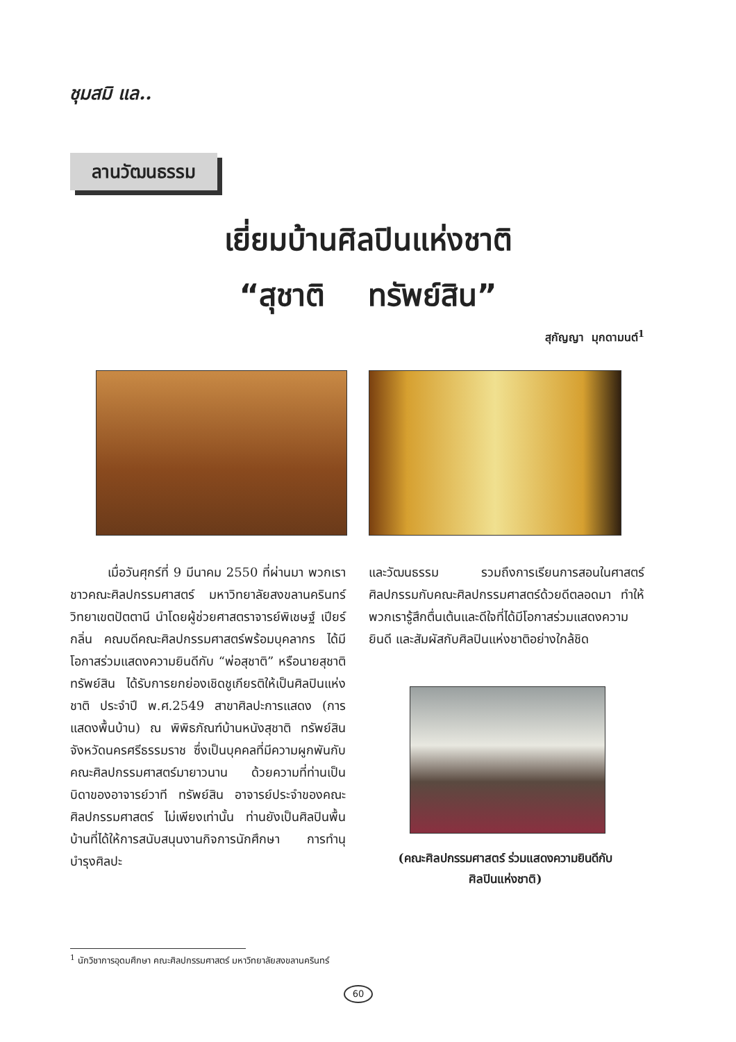ชุมสมิ แล..
ลานวัฒนธรรม
เยี่ยมบ้านศิลปินแห่งชาติ
“สุชาติ ทรัพย์สิน”
สุกัญญา มุกดามนต์<sup>1</sup>
เมื่อวันศุกร์ที่ 9 มีนาคม 2550 ที่ผ่านมา พวกเราชาวคณะศิลปกรรมศาสตร์ มหาวิทยาลัยสงขลานครินทร์ วิทยาเขตปัตตานี นำโดยผู้ช่วยศาสตราจารย์พิเชษฐ์ เปียร์กลิ่น คณบดีคณะศิลปกรรมศาสตร์พร้อมบุคลากร ได้มีโอกาสร่วมแสดงความยินดีกับ “พ่อสุชาติ” หรือนายสุชาติ ทรัพย์สิน ได้รับการยกย่องเชิดชูเกียรติให้เป็นศิลปินแห่งชาติ ประจำปี พ.ศ.2549 สาขาศิลปะการแสดง (การแสดงพื้นบ้าน) ณ พิพิธภัณฑ์บ้านหนังสุชาติ ทรัพย์สิน จังหวัดนครศรีธรรมราช ซึ่งเป็นบุคคลที่มีความผูกพันกับคณะศิลปกรรมศาสตร์มายาวนาน ด้วยความที่ท่านเป็นบิดาของอาจารย์วาที ทรัพย์สิน อาจารย์ประจำของคณะศิลปกรรมศาสตร์ ไม่เพียงเท่านั้น ท่านยังเป็นศิลปินพื้นบ้านที่ได้ให้การสนับสนุนงานกิจการนักศึกษา การทำนุบำรุงศิลปะ
และวัฒนธรรม รวมถึงการเรียนการสอนในศาสตร์ศิลปกรรมกับคณะศิลปกรรมศาสตร์ด้วยดีตลอดมา ทำให้พวกเรารู้สึกตื่นเต้นและดีใจที่ได้มีโอกาสร่วมแสดงความยินดี และสัมผัสกับศิลปินแห่งชาติอย่างใกล้ชิด
(คณะศิลปกรรมศาสตร์ ร่วมแสดงความยินดีกับ
ศิลปินแห่งชาติ)
<sup>1</sup> นักวิชาการอุดมศึกษา คณะศิลปกรรมศาสตร์ มหาวิทยาลัยสงขลานครินทร์
60